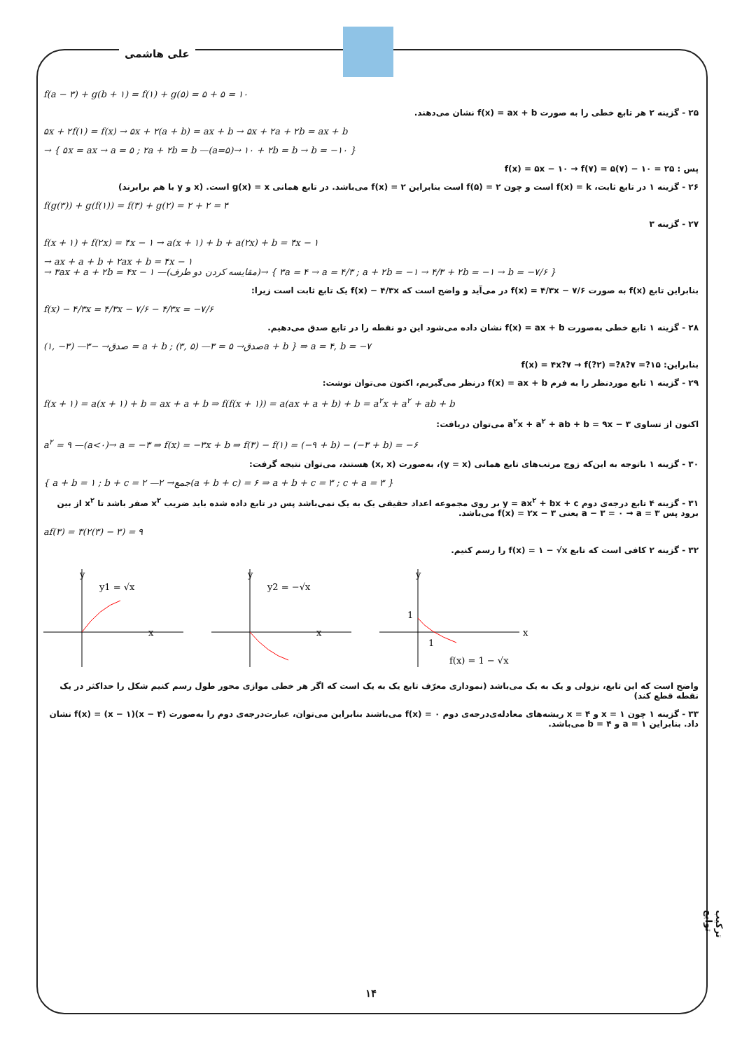علی هاشمی
f(a − ۳) + g(b + ۱) = f(۱) + g(۵) = ۵ + ۵ = ۱۰
۲۵ - گزینه ۲ هر تابع خطی را به صورت f(x) = ax + b نشان می‌دهند.
۵x + ۲f(۱) = f(x) → ۵x + ۲(a + b) = ax + b → ۵x + ۲a + ۲b = ax + b
→ { ۵x = ax → a = ۵ ; ۲a + ۲b = b —(a=۵)→ ۱۰ + ۲b = b → b = −۱۰ }
پس : f(x) = ۵x − ۱۰ → f(۷) = ۵(۷) − ۱۰ = ۲۵
۲۶ - گزینه ۱ در تابع ثابت، f(x) = k است و چون f(۵) = ۲ است بنابراین f(x) = ۲ می‌باشد. در تابع همانی g(x) = x است. (x و y با هم برابرند)
f(g(۳)) + g(f(۱)) = f(۳) + g(۲) = ۲ + ۲ = ۴
۲۷ - گزینه ۳
f(x + ۱) + f(۲x) = ۴x − ۱ → a(x + ۱) + b + a(۲x) + b = ۴x − ۱
→ ax + a + b + ۲ax + b = ۴x − ۱
→ ۳ax + a + ۲b = ۴x − ۱ —(مقایسه کردن دو طرف)→ { ۳a = ۴ → a = ۴/۳ ; a + ۲b = −۱ → ۴/۳ + ۲b = −۱ → b = −۷/۶ }
بنابراین تابع f(x) به صورت f(x) = ۴/۳x − ۷/۶ در می‌آید و واضح است که f(x) − ۴/۳x یک تابع ثابت است زیرا:
f(x) − ۴/۳x = ۴/۳x − ۷/۶ − ۴/۳x = −۷/۶
۲۸ - گزینه ۱ تابع خطی به‌صورت f(x) = ax + b نشان داده می‌شود این دو نقطه را در تابع صدق می‌دهیم.
(۱, −۳) —صدق→ −۳ = a + b ; (۳, ۵) —صدق→ ۵ = ۳a + b } ⇒ a = ۴, b = −۷
بنابراین: f(x) = ۴x?۷ → f(?۲) =?۸?۷ =?۱۵
۲۹ - گزینه ۱ تابع موردنظر را به فرم f(x) = ax + b درنظر می‌گیریم، اکنون می‌توان نوشت:
f(x + ۱) = a(x + ۱) + b = ax + a + b ⇒ f(f(x + ۱)) = a(ax + a + b) + b = a<sup>۲</sup>x + a<sup>۲</sup> + ab + b
اکنون از تساوی a<sup>۲</sup>x + a<sup>۲</sup> + ab + b = ۹x − ۳ می‌توان دریافت:
a<sup>۲</sup> = ۹ —(a<۰)→ a = −۳ ⇒ f(x) = −۳x + b ⇒ f(۳) − f(۱) = (−۹ + b) − (−۳ + b) = −۶
۳۰ - گزینه ۱ باتوجه به این‌که زوج مرتب‌های تابع همانی (y = x)، به‌صورت (x, x) هستند، می‌توان نتیجه گرفت:
{ a + b = ۱ ; b + c = ۲ —جمع→ ۲(a + b + c) = ۶ ⇒ a + b + c = ۳ ; c + a = ۳ }
۳۱ - گزینه ۴ تابع درجه‌ی دوم y = ax<sup>۲</sup> + bx + c بر روی مجموعه اعداد حقیقی یک به یک نمی‌باشد پس در تابع داده شده باید ضریب x<sup>۲</sup> صفر باشد تا x<sup>۲</sup> از بین برود پس a − ۳ = ۰ → a = ۳ یعنی f(x) = ۲x − ۳ می‌باشد.
af(۳) = ۳(۲(۳) − ۳) = ۹
۳۲ - گزینه ۲ کافی است که تابع f(x) = ۱ − √x را رسم کنیم.
y
x
y1 = √x
y
x
y2 = −√x
y
x
1
1
f(x) = 1 − √x
واضح است که این تابع، نزولی و یک به یک می‌باشد (نموداری معرّف تابع یک به یک است که اگر هر خطی موازی محور طول رسم کنیم شکل را حداکثر در یک نقطه قطع کند)
۳۳ - گزینه ۱ چون x = ۱ و x = ۴ ریشه‌های معادله‌ی‌درجه‌ی دوم f(x) = ۰ می‌باشند بنابراین می‌توان، عبارت‌درجه‌ی دوم را به‌صورت f(x) = (x − ۱)(x − ۴) نشان داد. بنابراین a = ۱ و b = ۴ می‌باشد.
ترکیب توابع
۱۴